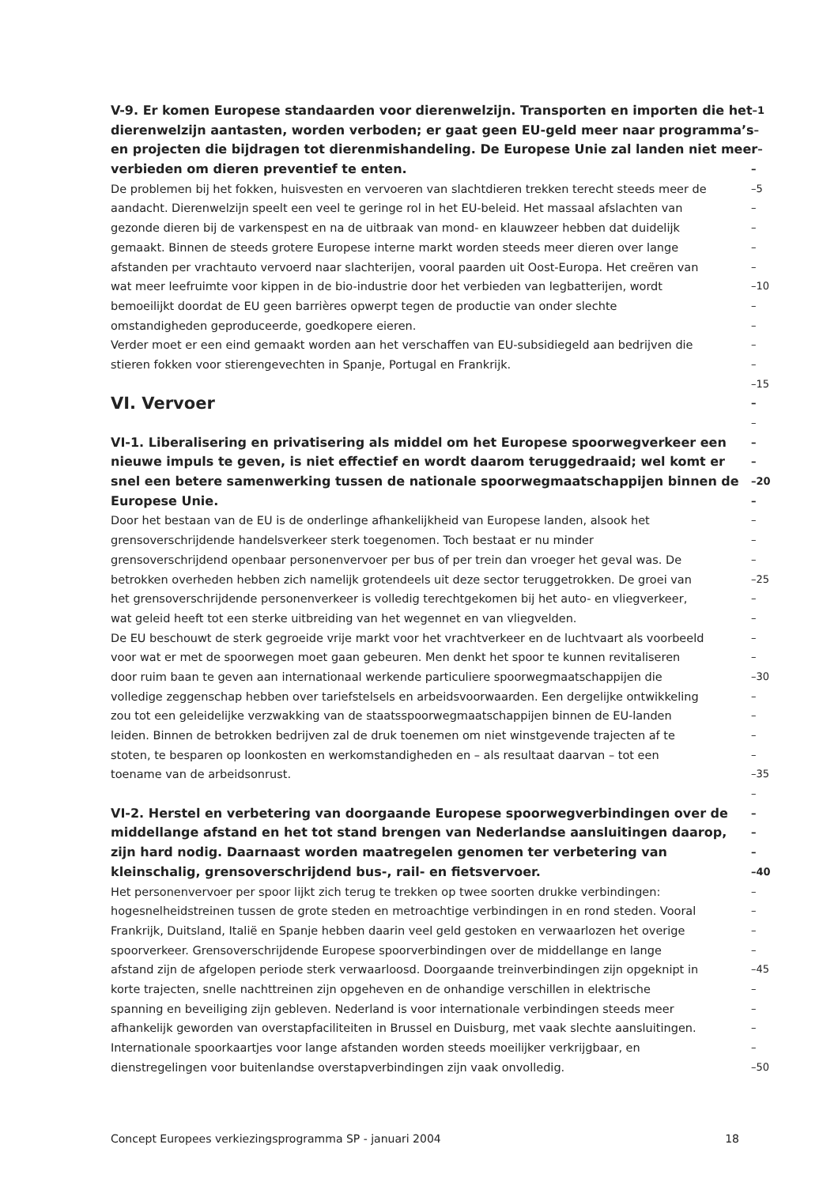V-9. Er komen Europese standaarden voor dierenwelzijn. Transporten en importen die het –1
dierenwelzijn aantasten, worden verboden; er gaat geen EU-geld meer naar programma’s –
en projecten die bijdragen tot dierenmishandeling. De Europese Unie zal landen niet meer –
verbieden om dieren preventief te enten. –
De problemen bij het fokken, huisvesten en vervoeren van slachtdieren trekken terecht steeds meer de –5
aandacht. Dierenwelzijn speelt een veel te geringe rol in het EU-beleid. Het massaal afslachten van –
gezonde dieren bij de varkenspest en na de uitbraak van mond- en klauwzeer hebben dat duidelijk –
gemaakt. Binnen de steeds grotere Europese interne markt worden steeds meer dieren over lange –
afstanden per vrachtauto vervoerd naar slachterijen, vooral paarden uit Oost-Europa. Het creëren van –
wat meer leefruimte voor kippen in de bio-industrie door het verbieden van legbatterijen, wordt –10
bemoeilijkt doordat de EU geen barrières opwerpt tegen de productie van onder slechte –
omstandigheden geproduceerde, goedkopere eieren. –
Verder moet er een eind gemaakt worden aan het verschaffen van EU-subsidiegeld aan bedrijven die –
stieren fokken voor stierengevechten in Spanje, Portugal en Frankrijk. –
–15
VI. Vervoer –
–
VI-1. Liberalisering en privatisering als middel om het Europese spoorwegverkeer een –
nieuwe impuls te geven, is niet effectief en wordt daarom teruggedraaid; wel komt er –
snel een betere samenwerking tussen de nationale spoorwegmaatschappijen binnen de –20
Europese Unie. –
Door het bestaan van de EU is de onderlinge afhankelijkheid van Europese landen, alsook het –
grensoverschrijdende handelsverkeer sterk toegenomen. Toch bestaat er nu minder –
grensoverschrijdend openbaar personenvervoer per bus of per trein dan vroeger het geval was. De –
betrokken overheden hebben zich namelijk grotendeels uit deze sector teruggetrokken. De groei van –25
het grensoverschrijdende personenverkeer is volledig terechtgekomen bij het auto- en vliegverkeer, –
wat geleid heeft tot een sterke uitbreiding van het wegennet en van vliegvelden. –
De EU beschouwt de sterk gegroeide vrije markt voor het vrachtverkeer en de luchtvaart als voorbeeld –
voor wat er met de spoorwegen moet gaan gebeuren. Men denkt het spoor te kunnen revitaliseren –
door ruim baan te geven aan internationaal werkende particuliere spoorwegmaatschappijen die –30
volledige zeggenschap hebben over tariefstelsels en arbeidsvoorwaarden. Een dergelijke ontwikkeling –
zou tot een geleidelijke verzwakking van de staatsspoorwegmaatschappijen binnen de EU-landen –
leiden. Binnen de betrokken bedrijven zal de druk toenemen om niet winstgevende trajecten af te –
stoten, te besparen op loonkosten en werkomstandigheden en – als resultaat daarvan – tot een –
toename van de arbeidsonrust. –35
–
VI-2. Herstel en verbetering van doorgaande Europese spoorwegverbindingen over de –
middellange afstand en het tot stand brengen van Nederlandse aansluitingen daarop, –
zijn hard nodig. Daarnaast worden maatregelen genomen ter verbetering van –
kleinschalig, grensoverschrijdend bus-, rail- en fietsvervoer. –40
Het personenvervoer per spoor lijkt zich terug te trekken op twee soorten drukke verbindingen: –
hogesnelheidstreinen tussen de grote steden en metroachtige verbindingen in en rond steden. Vooral –
Frankrijk, Duitsland, Italië en Spanje hebben daarin veel geld gestoken en verwaarlozen het overige –
spoorverkeer. Grensoverschrijdende Europese spoorverbindingen over de middellange en lange –
afstand zijn de afgelopen periode sterk verwaarloosd. Doorgaande treinverbindingen zijn opgeknipt in –45
korte trajecten, snelle nachttreinen zijn opgeheven en de onhandige verschillen in elektrische –
spanning en beveiliging zijn gebleven. Nederland is voor internationale verbindingen steeds meer –
afhankelijk geworden van overstapfaciliteiten in Brussel en Duisburg, met vaak slechte aansluitingen. –
Internationale spoorkaartjes voor lange afstanden worden steeds moeilijker verkrijgbaar, en –
dienstregelingen voor buitenlandse overstapverbindingen zijn vaak onvolledig. –50
Concept Europees verkiezingsprogramma SP - januari 2004 18